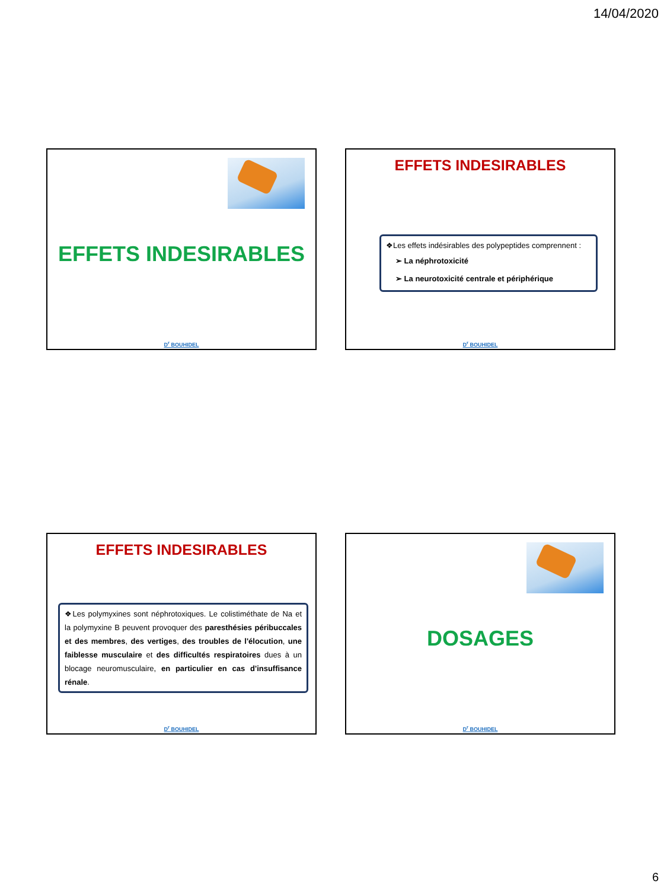14/04/2020
EFFETS INDESIRABLES
D<sup>r</sup> BOUHIDEL
EFFETS INDESIRABLES
❖Les effets indésirables des polypeptides comprennent :
➢ La néphrotoxicité
➢ La neurotoxicité centrale et périphérique
D<sup>r</sup> BOUHIDEL
EFFETS INDESIRABLES
❖Les polymyxines sont néphrotoxiques. Le colistiméthate de Na et la polymyxine B peuvent provoquer des paresthésies péribuccales et des membres, des vertiges, des troubles de l'élocution, une faiblesse musculaire et des difficultés respiratoires dues à un blocage neuromusculaire, en particulier en cas d'insuffisance rénale.
D<sup>r</sup> BOUHIDEL
DOSAGES
D<sup>r</sup> BOUHIDEL
6